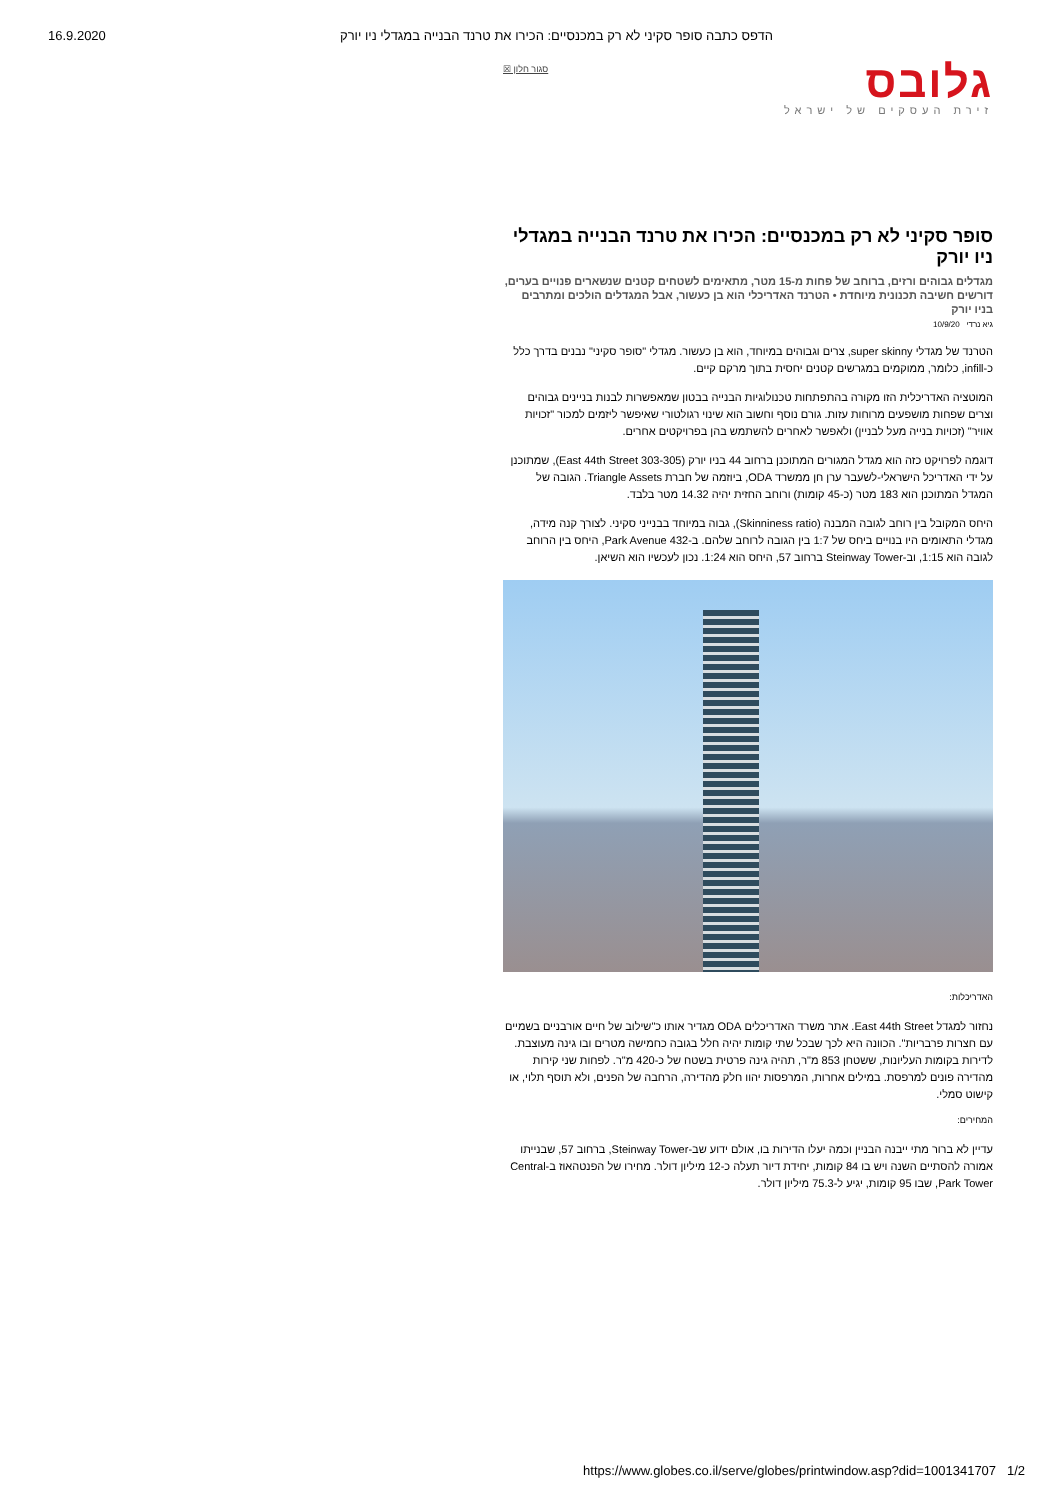16.9.2020 הדפס כתבה סופר סקיני לא רק במכנסיים: הכירו את טרנד הבנייה במגדלי ניו יורק
גלובס
זירת העסקים של ישראל
סגור חלון ☒
סופר סקיני לא רק במכנסיים: הכירו את טרנד הבנייה במגדלי ניו יורק
מגדלים גבוהים ורזים, ברוחב של פחות מ-15 מטר, מתאימים לשטחים קטנים שנשארים פנויים בערים, דורשים חשיבה תכנונית מיוחדת • הטרנד האדריכלי הוא בן כעשור, אבל המגדלים הולכים ומתרבים בניו יורק
גיא נרדי 10/9/20
הטרנד של מגדלי super skinny, צרים וגבוהים במיוחד, הוא בן כעשור. מגדלי "סופר סקיני" נבנים בדרך כלל כ-infill, כלומר, ממוקמים במגרשים קטנים יחסית בתוך מרקם קיים.
המוטציה האדריכלית הזו מקורה בהתפתחות טכנולוגיות הבנייה בבטון שמאפשרות לבנות בניינים גבוהים וצרים שפחות מושפעים מרוחות עזות. גורם נוסף וחשוב הוא שינוי רגולטורי שאיפשר ליזמים למכור "זכויות אוויר" (זכויות בנייה מעל לבניין) ולאפשר לאחרים להשתמש בהן בפרויקטים אחרים.
דוגמה לפרויקט כזה הוא מגדל המגורים המתוכנן ברחוב 44 בניו יורק (East 44th Street 303-305), שמתוכנן על ידי האדריכל הישראלי-לשעבר ערן חן ממשרד ODA, ביוזמה של חברת Triangle Assets. הגובה של המגדל המתוכנן הוא 183 מטר (כ-45 קומות) ורוחב החזית יהיה 14.32 מטר בלבד.
היחס המקובל בין רוחב לגובה המבנה (Skinniness ratio), גבוה במיוחד בבנייני סקיני. לצורך קנה מידה, מגדלי התאומים היו בנויים ביחס של 1:7 בין הגובה לרוחב שלהם. ב-432 Park Avenue, היחס בין הרוחב לגובה הוא 1:15, וב-Steinway Tower ברחוב 57, היחס הוא 1:24. נכון לעכשיו הוא השיאן.
האדריכלות:
נחזור למגדל East 44th Street. אתר משרד האדריכלים ODA מגדיר אותו כ"שילוב של חיים אורבניים בשמיים עם חצרות פרבריות". הכוונה היא לכך שבכל שתי קומות יהיה חלל בגובה כחמישה מטרים ובו גינה מעוצבת. לדירות בקומות העליונות, ששטחן 853 מ"ר, תהיה גינה פרטית בשטח של כ-420 מ"ר. לפחות שני קירות מהדירה פונים למרפסת. במילים אחרות, המרפסות יהוו חלק מהדירה, הרחבה של הפנים, ולא תוסף תלוי, או קישוט סמלי.
המחירים:
עדיין לא ברור מתי ייבנה הבניין וכמה יעלו הדירות בו, אולם ידוע שב-Steinway Tower, ברחוב 57, שבנייתו אמורה להסתיים השנה ויש בו 84 קומות, יחידת דיור תעלה כ-12 מיליון דולר. מחירו של הפנטהאוז ב-Central Park Tower, שבו 95 קומות, יגיע ל-75.3 מיליון דולר.
https://www.globes.co.il/serve/globes/printwindow.asp?did=1001341707 1/2